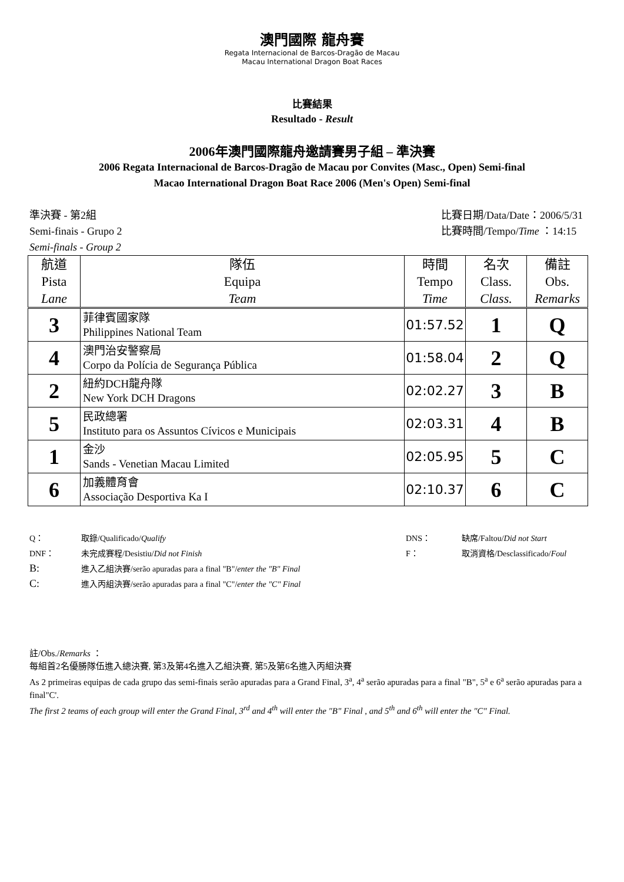澳門國際 龍舟賽
Regata Internacional de Barcos-Dragão de Macau
Macau International Dragon Boat Races
比賽結果
Resultado - Result
2006年澳門國際龍舟邀請賽男子組 – 準決賽
2006 Regata Internacional de Barcos-Dragão de Macau por Convites (Masc., Open) Semi-final
Macao International Dragon Boat Race 2006 (Men's Open) Semi-final
準決賽 - 第2組
Semi-finais - Grupo 2
Semi-finals - Group 2
比賽日期/Data/Date：2006/5/31
比賽時間/Tempo/Time ：14:15
| 航道 Pista Lane | 隊伍 Equipa Team | 時間 Tempo Time | 名次 Class. Class. | 備註 Obs. Remarks |
| --- | --- | --- | --- | --- |
| 3 | 菲律賓國家隊 Philippines National Team | 01:57.52 | 1 | Q |
| 4 | 澳門治安警察局 Corpo da Polícia de Segurança Pública | 01:58.04 | 2 | Q |
| 2 | 紐約DCH龍舟隊 New York DCH Dragons | 02:02.27 | 3 | B |
| 5 | 民政總署 Instituto para os Assuntos Cívicos e Municipais | 02:03.31 | 4 | B |
| 1 | 金沙 Sands - Venetian Macau Limited | 02:05.95 | 5 | C |
| 6 | 加義體育會 Associação Desportiva Ka I | 02:10.37 | 6 | C |
| Q： | 取錄/Qualificado/ Qualify | DNS： | 缺席/Faltou/ Did not Start |
| DNF： | 未完成賽程/Desistiu/ Did not Finish | F： | 取消資格/Desclassificado/ Foul |
| B: | 進入乙組決賽/serão apuradas para a final "B"/ enter the "B" Final | | |
| C: | 進入丙組決賽/serão apuradas para a final "C"/ enter the "C" Final | | |
註/Obs./Remarks ：
每組首2名優勝隊伍進入總決賽, 第3及第4名進入乙組決賽, 第5及第6名進入丙組決賽
As 2 primeiras equipas de cada grupo das semi-finais serão apuradas para a Grand Final, 3<sup>a</sup>, 4<sup>a</sup> serão apuradas para a final "B", 5<sup>a</sup> e 6<sup>a</sup> serão apuradas para a final"C'.
The first 2 teams of each group will enter the Grand Final, 3<sup>rd</sup> and 4<sup>th</sup> will enter the "B" Final , and 5<sup>th</sup> and 6<sup>th</sup> will enter the "C" Final.